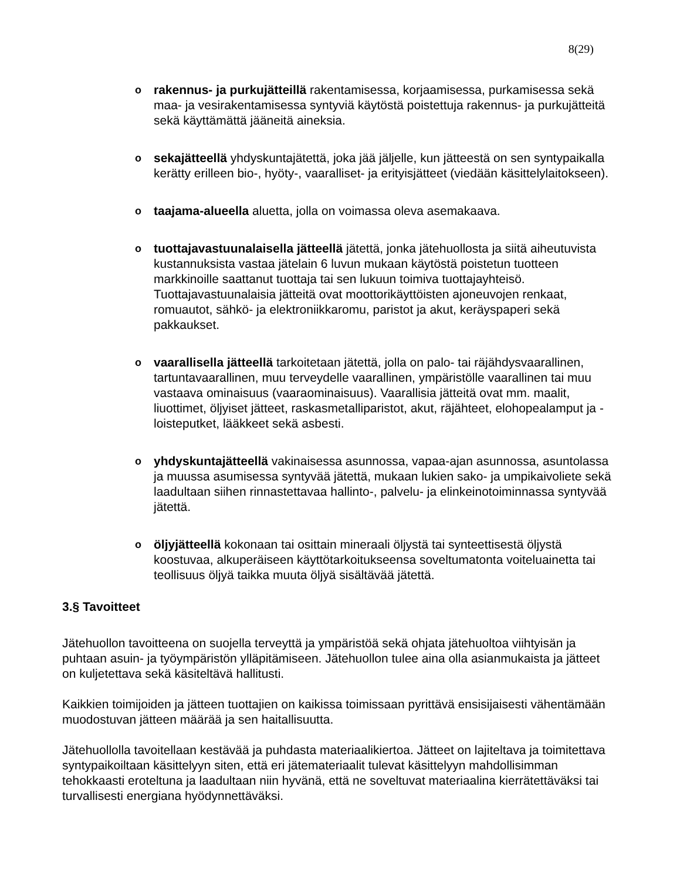8(29)
o rakennus- ja purkujätteillä rakentamisessa, korjaamisessa, purkamisessa sekä maa- ja vesirakentamisessa syntyviä käytöstä poistettuja rakennus- ja purkujätteitä sekä käyttämättä jääneitä aineksia.
o sekajätteellä yhdyskuntajätettä, joka jää jäljelle, kun jätteestä on sen syntypaikalla kerätty erilleen bio-, hyöty-, vaaralliset- ja erityisjätteet (viedään käsittelylaitokseen).
o taajama-alueella aluetta, jolla on voimassa oleva asemakaava.
o tuottajavastuunalaisella jätteellä jätettä, jonka jätehuollosta ja siitä aiheutuvista kustannuksista vastaa jätelain 6 luvun mukaan käytöstä poistetun tuotteen markkinoille saattanut tuottaja tai sen lukuun toimiva tuottajayhteisö. Tuottajavastuunalaisia jätteitä ovat moottorikäyttöisten ajoneuvojen renkaat, romuautot, sähkö- ja elektroniikkaromu, paristot ja akut, keräyspaperi sekä pakkaukset.
o vaarallisella jätteellä tarkoitetaan jätettä, jolla on palo- tai räjähdysvaarallinen, tartuntavaarallinen, muu terveydelle vaarallinen, ympäristölle vaarallinen tai muu vastaava ominaisuus (vaaraominaisuus). Vaarallisia jätteitä ovat mm. maalit, liuottimet, öljyiset jätteet, raskasmetalliparistot, akut, räjähteet, elohopealamput ja -loisteputket, lääkkeet sekä asbesti.
o yhdyskuntajätteellä vakinaisessa asunnossa, vapaa-ajan asunnossa, asuntolassa ja muussa asumisessa syntyvää jätettä, mukaan lukien sako- ja umpikaivoliete sekä laadultaan siihen rinnastettavaa hallinto-, palvelu- ja elinkeinotoiminnassa syntyvää jätettä.
o öljyjätteellä kokonaan tai osittain mineraali öljystä tai synteettisestä öljystä koostuvaa, alkuperäiseen käyttötarkoitukseensa soveltumatonta voiteluainetta tai teollisuus öljyä taikka muuta öljyä sisältävää jätettä.
3.§ Tavoitteet
Jätehuollon tavoitteena on suojella terveyttä ja ympäristöä sekä ohjata jätehuoltoa viihtyisän ja puhtaan asuin- ja työympäristön ylläpitämiseen. Jätehuollon tulee aina olla asianmukaista ja jätteet on kuljetettava sekä käsiteltävä hallitusti.
Kaikkien toimijoiden ja jätteen tuottajien on kaikissa toimissaan pyrittävä ensisijaisesti vähentämään muodostuvan jätteen määrää ja sen haitallisuutta.
Jätehuollolla tavoitellaan kestävää ja puhdasta materiaalikiertoa. Jätteet on lajiteltava ja toimitettava syntypaikoiltaan käsittelyyn siten, että eri jätemateriaalit tulevat käsittelyyn mahdollisimman tehokkaasti eroteltuna ja laadultaan niin hyvänä, että ne soveltuvat materiaalina kierrätettäväksi tai turvallisesti energiana hyödynnettäväksi.